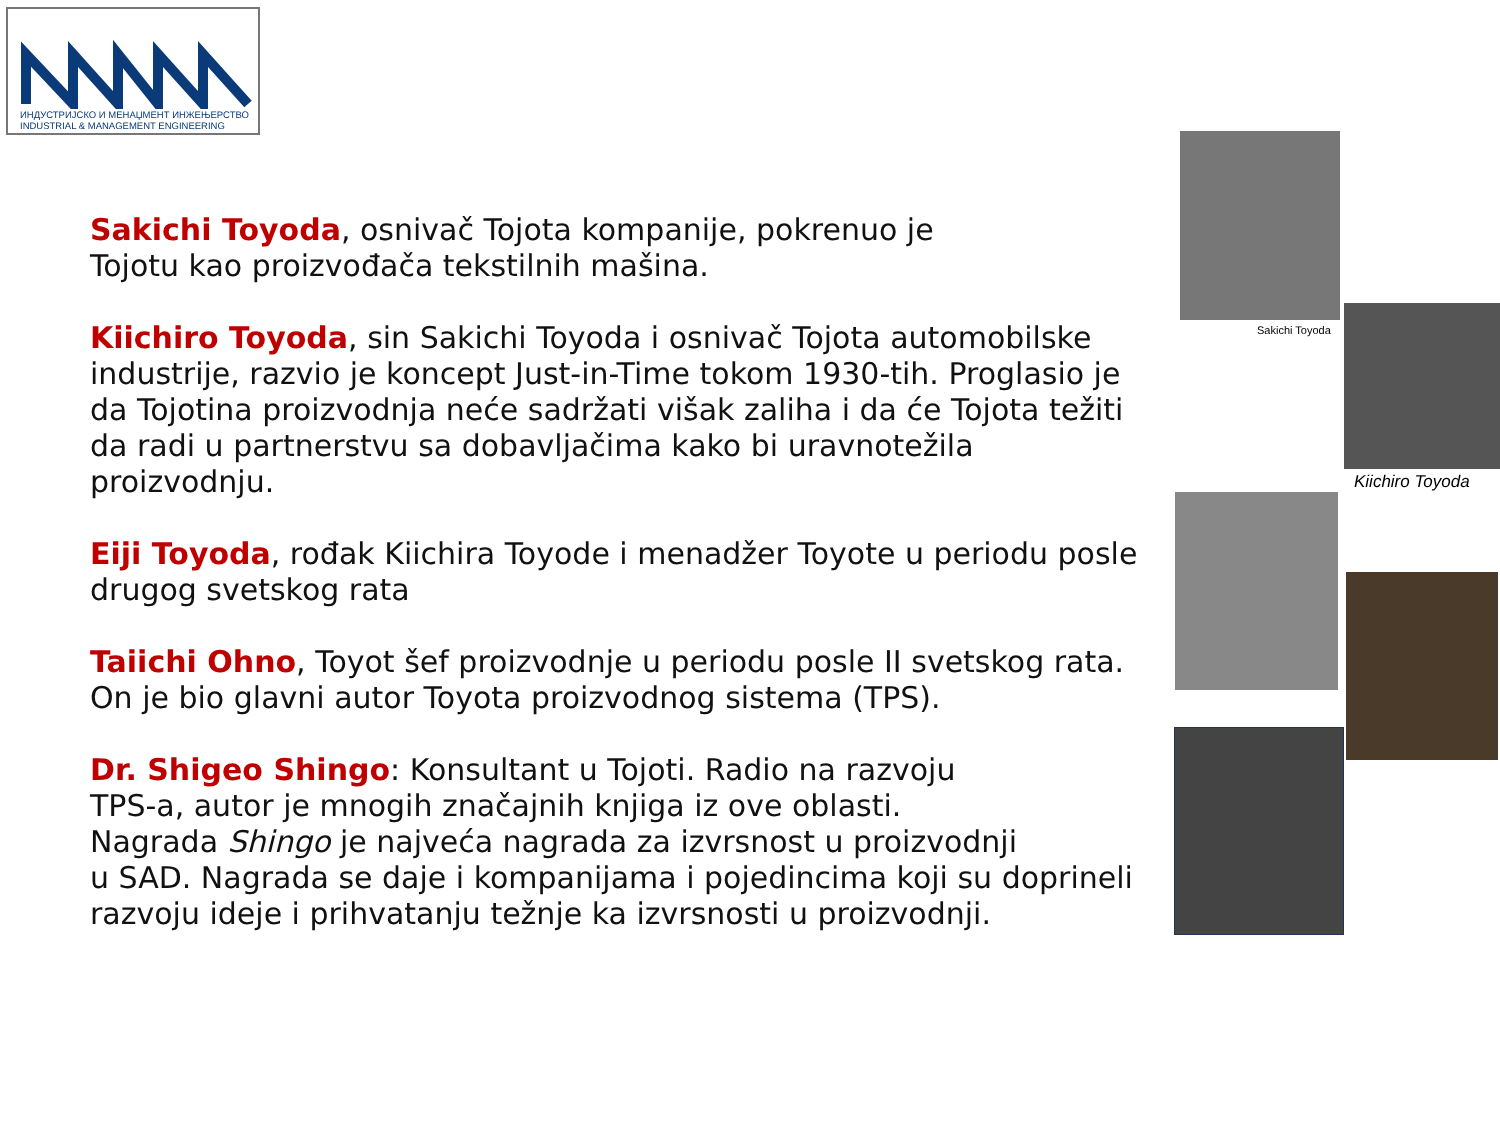ИНДУСТРИЈСКО И МЕНАЏМЕНТ ИНЖЕЊЕРСТВО
INDUSTRIAL & MANAGEMENT ENGINEERING
Sakichi Toyoda, osnivač Tojota kompanije, pokrenuo je
Tojotu kao proizvođača tekstilnih mašina.
Kiichiro Toyoda, sin Sakichi Toyoda i osnivač Tojota automobilske industrije, razvio je koncept Just-in-Time tokom 1930-tih. Proglasio je da Tojotina proizvodnja neće sadržati višak zaliha i da će Tojota težiti da radi u partnerstvu sa dobavljačima kako bi uravnotežila proizvodnju.
Eiji Toyoda, rođak Kiichira Toyode i menadžer Toyote u periodu posle drugog svetskog rata
Taiichi Ohno, Toyot šef proizvodnje u periodu posle II svetskog rata. On je bio glavni autor Toyota proizvodnog sistema (TPS).
Dr. Shigeo Shingo: Konsultant u Tojoti. Radio na razvoju
TPS-a, autor je mnogih značajnih knjiga iz ove oblasti.
Nagrada Shingo je najveća nagrada za izvrsnost u proizvodnji
u SAD. Nagrada se daje i kompanijama i pojedincima koji su doprineli razvoju ideje i prihvatanju težnje ka izvrsnosti u proizvodnji.
Sakichi Toyoda
Kiichiro Toyoda